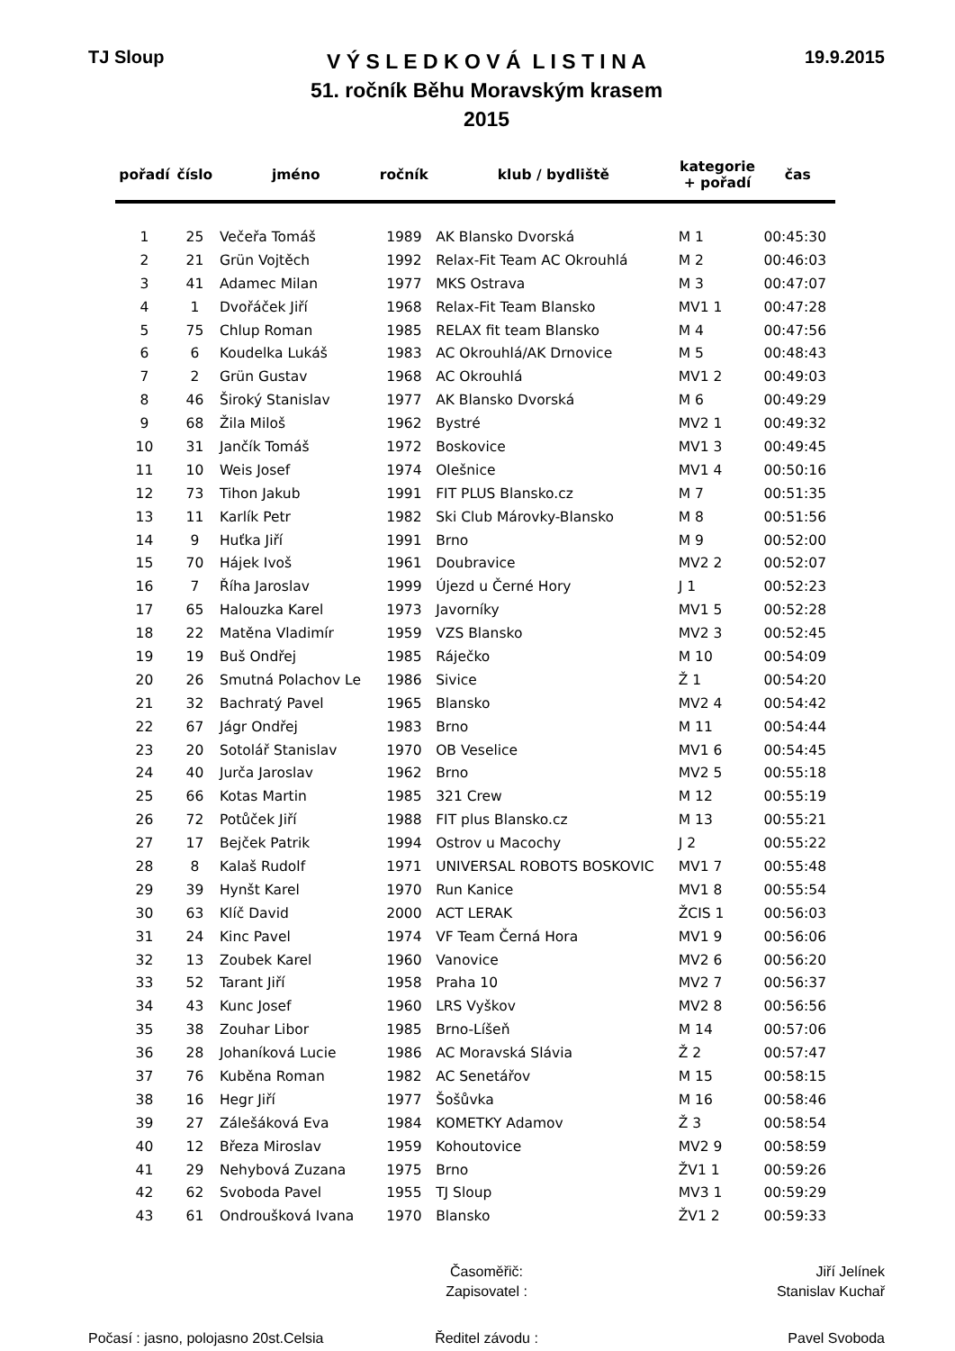TJ Sloup
V Ý S L E D K O V Á L I S T I N A
51. ročník Běhu Moravským krasem
2015
19.9.2015
| pořadí | číslo | jméno | ročník | klub / bydliště | kategorie + pořadí | čas |
| --- | --- | --- | --- | --- | --- | --- |
| 1 | 25 | Večeřa Tomáš | 1989 | AK Blansko Dvorská | M 1 | 00:45:30 |
| 2 | 21 | Grün Vojtěch | 1992 | Relax-Fit Team AC Okrouhlá | M 2 | 00:46:03 |
| 3 | 41 | Adamec Milan | 1977 | MKS Ostrava | M 3 | 00:47:07 |
| 4 | 1 | Dvořáček Jiří | 1968 | Relax-Fit Team Blansko | MV1 1 | 00:47:28 |
| 5 | 75 | Chlup Roman | 1985 | RELAX fit team Blansko | M 4 | 00:47:56 |
| 6 | 6 | Koudelka Lukáš | 1983 | AC Okrouhlá/AK Drnovice | M 5 | 00:48:43 |
| 7 | 2 | Grün Gustav | 1968 | AC Okrouhlá | MV1 2 | 00:49:03 |
| 8 | 46 | Široký Stanislav | 1977 | AK Blansko Dvorská | M 6 | 00:49:29 |
| 9 | 68 | Žila Miloš | 1962 | Bystré | MV2 1 | 00:49:32 |
| 10 | 31 | Jančík Tomáš | 1972 | Boskovice | MV1 3 | 00:49:45 |
| 11 | 10 | Weis Josef | 1974 | Olešnice | MV1 4 | 00:50:16 |
| 12 | 73 | Tihon Jakub | 1991 | FIT PLUS Blansko.cz | M 7 | 00:51:35 |
| 13 | 11 | Karlík Petr | 1982 | Ski Club Márovky-Blansko | M 8 | 00:51:56 |
| 14 | 9 | Huťka Jiří | 1991 | Brno | M 9 | 00:52:00 |
| 15 | 70 | Hájek Ivoš | 1961 | Doubravice | MV2 2 | 00:52:07 |
| 16 | 7 | Říha Jaroslav | 1999 | Újezd u Černé Hory | J 1 | 00:52:23 |
| 17 | 65 | Halouzka Karel | 1973 | Javorníky | MV1 5 | 00:52:28 |
| 18 | 22 | Matěna Vladimír | 1959 | VZS Blansko | MV2 3 | 00:52:45 |
| 19 | 19 | Buš Ondřej | 1985 | Ráječko | M 10 | 00:54:09 |
| 20 | 26 | Smutná Polachov Le | 1986 | Sivice | Ž 1 | 00:54:20 |
| 21 | 32 | Bachratý Pavel | 1965 | Blansko | MV2 4 | 00:54:42 |
| 22 | 67 | Jágr Ondřej | 1983 | Brno | M 11 | 00:54:44 |
| 23 | 20 | Sotolář Stanislav | 1970 | OB Veselice | MV1 6 | 00:54:45 |
| 24 | 40 | Jurča Jaroslav | 1962 | Brno | MV2 5 | 00:55:18 |
| 25 | 66 | Kotas Martin | 1985 | 321 Crew | M 12 | 00:55:19 |
| 26 | 72 | Potůček Jiří | 1988 | FIT plus Blansko.cz | M 13 | 00:55:21 |
| 27 | 17 | Bejček Patrik | 1994 | Ostrov u Macochy | J 2 | 00:55:22 |
| 28 | 8 | Kalaš Rudolf | 1971 | UNIVERSAL ROBOTS BOSKOVIC | MV1 7 | 00:55:48 |
| 29 | 39 | Hynšt Karel | 1970 | Run Kanice | MV1 8 | 00:55:54 |
| 30 | 63 | Klíč David | 2000 | ACT LERAK | ŽCIS 1 | 00:56:03 |
| 31 | 24 | Kinc Pavel | 1974 | VF Team Černá Hora | MV1 9 | 00:56:06 |
| 32 | 13 | Zoubek Karel | 1960 | Vanovice | MV2 6 | 00:56:20 |
| 33 | 52 | Tarant Jiří | 1958 | Praha 10 | MV2 7 | 00:56:37 |
| 34 | 43 | Kunc Josef | 1960 | LRS Vyškov | MV2 8 | 00:56:56 |
| 35 | 38 | Zouhar Libor | 1985 | Brno-Líšeň | M 14 | 00:57:06 |
| 36 | 28 | Johaníková Lucie | 1986 | AC Moravská Slávia | Ž 2 | 00:57:47 |
| 37 | 76 | Kuběna Roman | 1982 | AC Senetářov | M 15 | 00:58:15 |
| 38 | 16 | Hegr Jiří | 1977 | Šošůvka | M 16 | 00:58:46 |
| 39 | 27 | Zálešáková Eva | 1984 | KOMETKY Adamov | Ž 3 | 00:58:54 |
| 40 | 12 | Březa Miroslav | 1959 | Kohoutovice | MV2 9 | 00:58:59 |
| 41 | 29 | Nehybová Zuzana | 1975 | Brno | ŽV1 1 | 00:59:26 |
| 42 | 62 | Svoboda Pavel | 1955 | TJ Sloup | MV3 1 | 00:59:29 |
| 43 | 61 | Ondroušková Ivana | 1970 | Blansko | ŽV1 2 | 00:59:33 |
Časoměřič: Jiří Jelínek
Zapisovatel : Stanislav Kuchař
Počasí : jasno, polojasno 20st.Celsia
Ředitel závodu : Pavel Svoboda